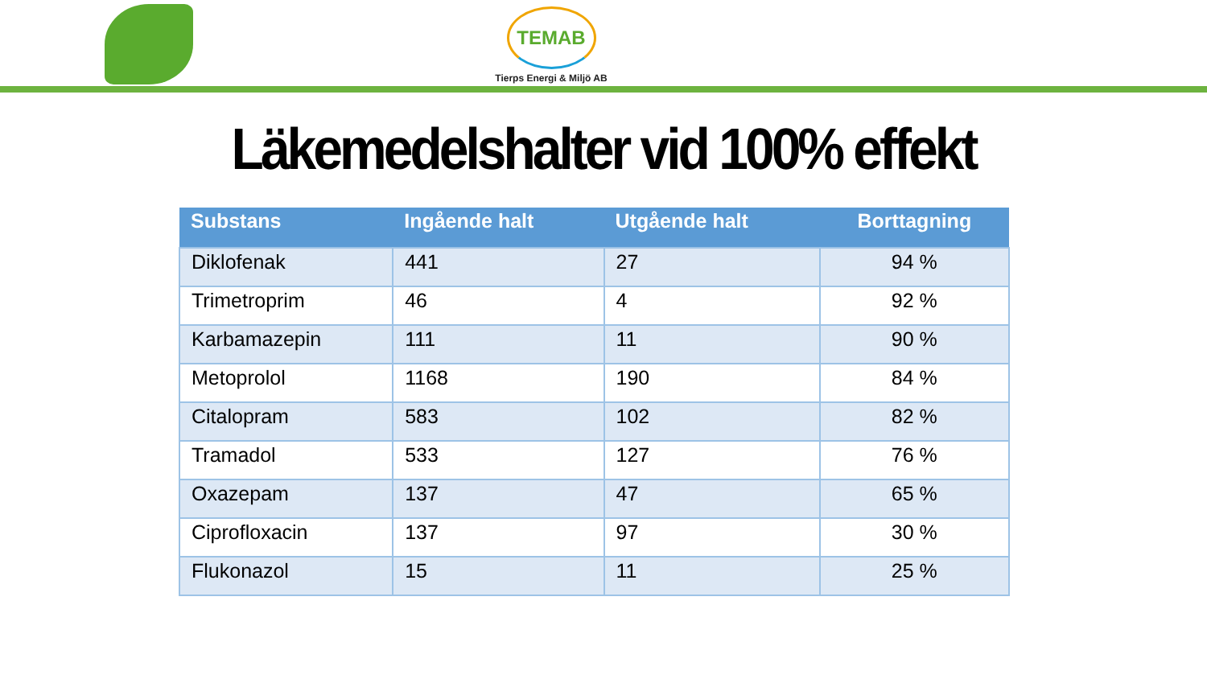TEMAB
Tierps Energi & Miljö AB
Läkemedelshalter vid 100% effekt
| Substans | Ingående halt | Utgående halt | Borttagning |
| --- | --- | --- | --- |
| Diklofenak | 441 | 27 | 94 % |
| Trimetroprim | 46 | 4 | 92 % |
| Karbamazepin | 111 | 11 | 90 % |
| Metoprolol | 1168 | 190 | 84 % |
| Citalopram | 583 | 102 | 82 % |
| Tramadol | 533 | 127 | 76 % |
| Oxazepam | 137 | 47 | 65 % |
| Ciprofloxacin | 137 | 97 | 30 % |
| Flukonazol | 15 | 11 | 25 % |